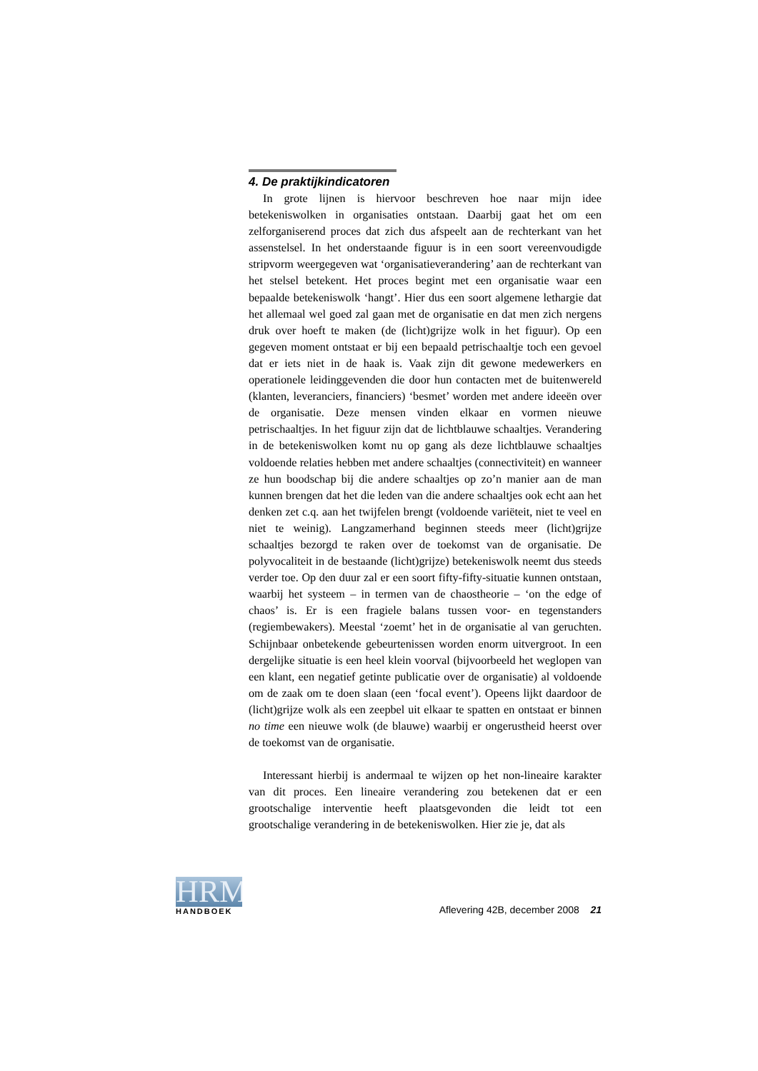4. De praktijkindicatoren
In grote lijnen is hiervoor beschreven hoe naar mijn idee betekeniswolken in organisaties ontstaan. Daarbij gaat het om een zelforganiserend proces dat zich dus afspeelt aan de rechterkant van het assenstelsel. In het onderstaande figuur is in een soort vereenvoudigde stripvorm weergegeven wat ‘organisatieverandering’ aan de rechterkant van het stelsel betekent. Het proces begint met een organisatie waar een bepaalde betekeniswolk ‘hangt’. Hier dus een soort algemene lethargie dat het allemaal wel goed zal gaan met de organisatie en dat men zich nergens druk over hoeft te maken (de (licht)grijze wolk in het figuur). Op een gegeven moment ontstaat er bij een bepaald petrischaaltje toch een gevoel dat er iets niet in de haak is. Vaak zijn dit gewone medewerkers en operationele leidinggevenden die door hun contacten met de buitenwereld (klanten, leveranciers, financiers) ‘besmet’ worden met andere ideeën over de organisatie. Deze mensen vinden elkaar en vormen nieuwe petrischaaltjes. In het figuur zijn dat de lichtblauwe schaaltjes. Verandering in de betekeniswolken komt nu op gang als deze lichtblauwe schaaltjes voldoende relaties hebben met andere schaaltjes (connectiviteit) en wanneer ze hun boodschap bij die andere schaaltjes op zo’n manier aan de man kunnen brengen dat het die leden van die andere schaaltjes ook echt aan het denken zet c.q. aan het twijfelen brengt (voldoende variëteit, niet te veel en niet te weinig). Langzamerhand beginnen steeds meer (licht)grijze schaaltjes bezorgd te raken over de toekomst van de organisatie. De polyvocaliteit in de bestaande (licht)grijze) betekeniswolk neemt dus steeds verder toe. Op den duur zal er een soort fifty-fifty-situatie kunnen ontstaan, waarbij het systeem – in termen van de chaostheorie – ‘on the edge of chaos’ is. Er is een fragiele balans tussen voor- en tegenstanders (regiembewakers). Meestal ‘zoemt’ het in de organisatie al van geruchten. Schijnbaar onbetekende gebeurtenissen worden enorm uitvergroot. In een dergelijke situatie is een heel klein voorval (bijvoorbeeld het weglopen van een klant, een negatief getinte publicatie over de organisatie) al voldoende om de zaak om te doen slaan (een ‘focal event’). Opeens lijkt daardoor de (licht)grijze wolk als een zeepbel uit elkaar te spatten en ontstaat er binnen no time een nieuwe wolk (de blauwe) waarbij er ongerustheid heerst over de toekomst van de organisatie.
Interessant hierbij is andermaal te wijzen op het non-lineaire karakter van dit proces. Een lineaire verandering zou betekenen dat er een grootschalige interventie heeft plaatsgevonden die leidt tot een grootschalige verandering in de betekeniswolken. Hier zie je, dat als
HRM
HANDBOEK
Aflevering 42B, december 2008 21